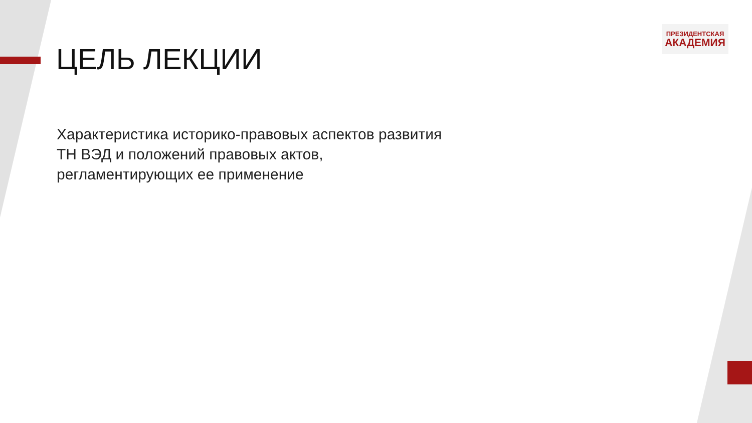ПРЕЗИДЕНТСКАЯ
АКАДЕМИЯ
ЦЕЛЬ ЛЕКЦИИ
Характеристика историко-правовых аспектов развития
ТН ВЭД и положений правовых актов,
регламентирующих ее применение